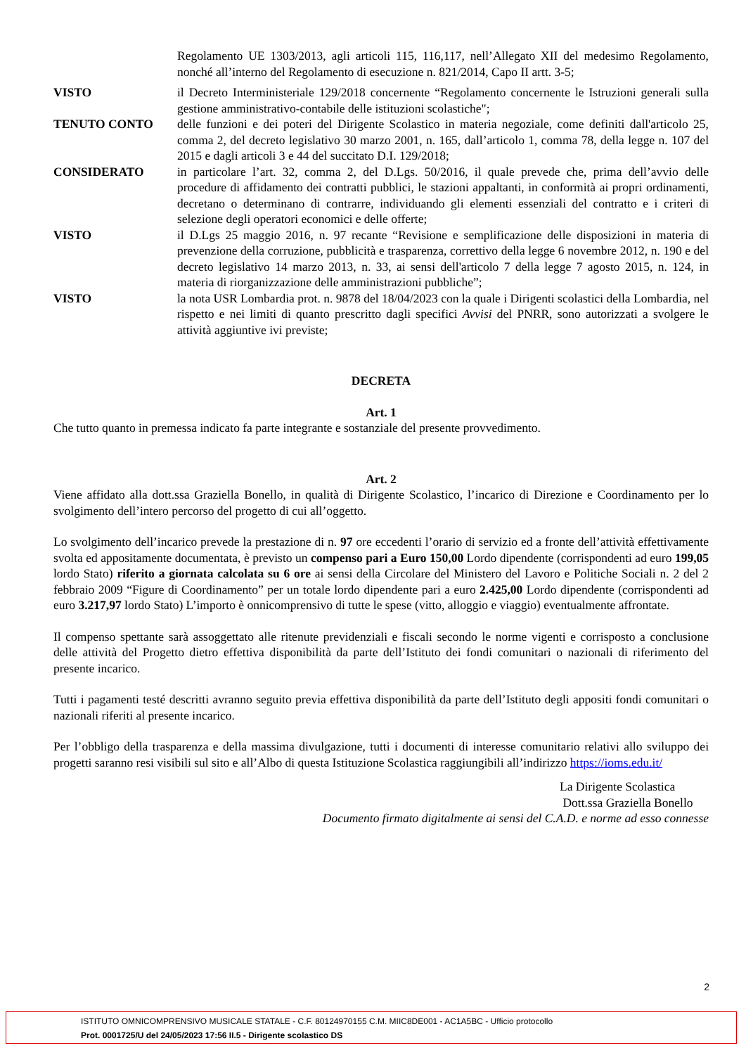Regolamento UE 1303/2013, agli articoli 115, 116,117, nell’Allegato XII del medesimo Regolamento, nonché all’interno del Regolamento di esecuzione n. 821/2014, Capo II artt. 3-5;
VISTO il Decreto Interministeriale 129/2018 concernente “Regolamento concernente le Istruzioni generali sulla gestione amministrativo-contabile delle istituzioni scolastiche";
TENUTO CONTO delle funzioni e dei poteri del Dirigente Scolastico in materia negoziale, come definiti dall'articolo 25, comma 2, del decreto legislativo 30 marzo 2001, n. 165, dall’articolo 1, comma 78, della legge n. 107 del 2015 e dagli articoli 3 e 44 del succitato D.I. 129/2018;
CONSIDERATO in particolare l’art. 32, comma 2, del D.Lgs. 50/2016, il quale prevede che, prima dell’avvio delle procedure di affidamento dei contratti pubblici, le stazioni appaltanti, in conformità ai propri ordinamenti, decretano o determinano di contrarre, individuando gli elementi essenziali del contratto e i criteri di selezione degli operatori economici e delle offerte;
VISTO il D.Lgs 25 maggio 2016, n. 97 recante “Revisione e semplificazione delle disposizioni in materia di prevenzione della corruzione, pubblicità e trasparenza, correttivo della legge 6 novembre 2012, n. 190 e del decreto legislativo 14 marzo 2013, n. 33, ai sensi dell'articolo 7 della legge 7 agosto 2015, n. 124, in materia di riorganizzazione delle amministrazioni pubbliche”;
VISTO la nota USR Lombardia prot. n. 9878 del 18/04/2023 con la quale i Dirigenti scolastici della Lombardia, nel rispetto e nei limiti di quanto prescritto dagli specifici Avvisi del PNRR, sono autorizzati a svolgere le attività aggiuntive ivi previste;
DECRETA
Art. 1
Che tutto quanto in premessa indicato fa parte integrante e sostanziale del presente provvedimento.
Art. 2
Viene affidato alla dott.ssa Graziella Bonello, in qualità di Dirigente Scolastico, l’incarico di Direzione e Coordinamento per lo svolgimento dell’intero percorso del progetto di cui all’oggetto.
Lo svolgimento dell’incarico prevede la prestazione di n. 97 ore eccedenti l’orario di servizio ed a fronte dell’attività effettivamente svolta ed appositamente documentata, è previsto un compenso pari a Euro 150,00 Lordo dipendente (corrispondenti ad euro 199,05 lordo Stato) riferito a giornata calcolata su 6 ore ai sensi della Circolare del Ministero del Lavoro e Politiche Sociali n. 2 del 2 febbraio 2009 “Figure di Coordinamento” per un totale lordo dipendente pari a euro 2.425,00 Lordo dipendente (corrispondenti ad euro 3.217,97 lordo Stato) L’importo è onnicomprensivo di tutte le spese (vitto, alloggio e viaggio) eventualmente affrontate.
Il compenso spettante sarà assoggettato alle ritenute previdenziali e fiscali secondo le norme vigenti e corrisposto a conclusione delle attività del Progetto dietro effettiva disponibilità da parte dell’Istituto dei fondi comunitari o nazionali di riferimento del presente incarico.
Tutti i pagamenti testé descritti avranno seguito previa effettiva disponibilità da parte dell’Istituto degli appositi fondi comunitari o nazionali riferiti al presente incarico.
Per l’obbligo della trasparenza e della massima divulgazione, tutti i documenti di interesse comunitario relativi allo sviluppo dei progetti saranno resi visibili sul sito e all’Albo di questa Istituzione Scolastica raggiungibili all’indirizzo https://ioms.edu.it/
La Dirigente Scolastica
Dott.ssa Graziella Bonello
Documento firmato digitalmente ai sensi del C.A.D. e norme ad esso connesse
2
ISTITUTO OMNICOMPRENSIVO MUSICALE STATALE - C.F. 80124970155 C.M. MIIC8DE001 - AC1A5BC - Ufficio protocollo
Prot. 0001725/U del 24/05/2023 17:56 II.5 - Dirigente scolastico DS